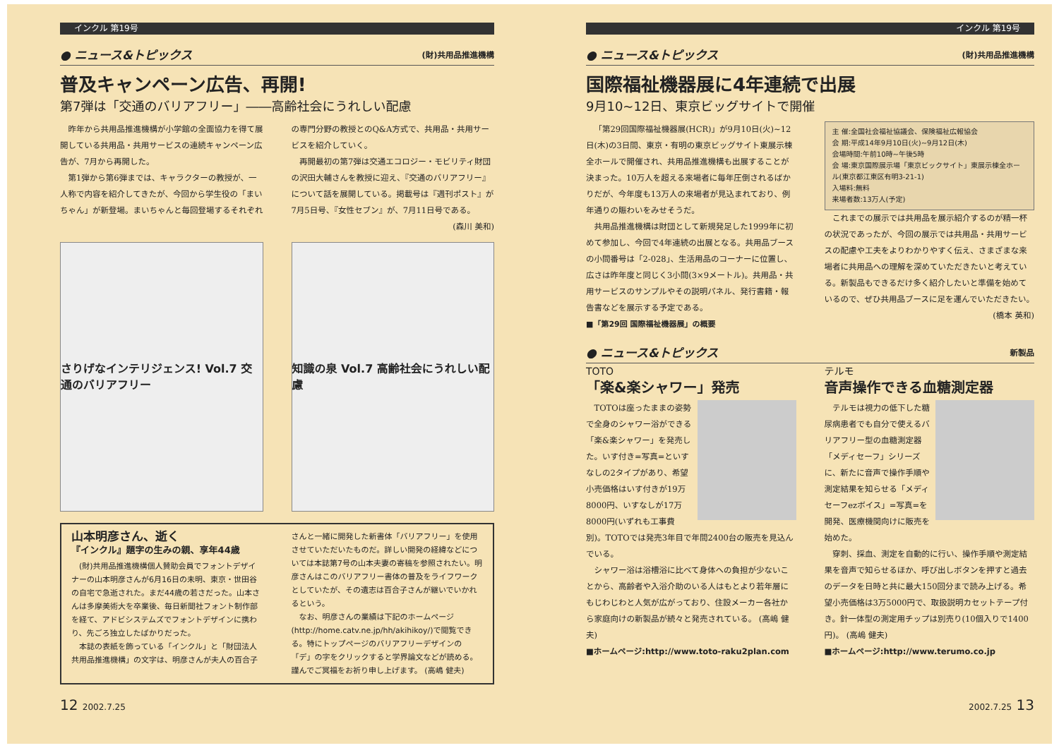インクル 第19号
● ニュース&トピックス (財)共用品推進機構
普及キャンペーン広告、再開!
第7弾は「交通のバリアフリー」――高齢社会にうれしい配慮
昨年から共用品推進機構が小学館の全面協力を得て展開している共用品・共用サービスの連続キャンペーン広告が、7月から再開した。
第1弾から第6弾までは、キャラクターの教授が、一人称で内容を紹介してきたが、今回から学生役の「まいちゃん」が新登場。まいちゃんと毎回登場するそれぞれの専門分野の教授とのQ&A方式で、共用品・共用サービスを紹介していく。
再開最初の第7弾は交通エコロジー・モビリティ財団の沢田大輔さんを教授に迎え、『交通のバリアフリー』について話を展開している。掲載号は『週刊ポスト』が7月5日号、『女性セブン』が、7月11日号である。
(森川 美和)
さりげなインテリジェンス! Vol.7 交通のバリアフリー
知識の泉 Vol.7 高齢社会にうれしい配慮
山本明彦さん、逝く
『インクル』題字の生みの親、享年44歳
(財)共用品推進機構個人賛助会員でフォントデザイナーの山本明彦さんが6月16日の未明、東京・世田谷の自宅で急逝された。まだ44歳の若さだった。山本さんは多摩美術大を卒業後、毎日新聞社フォント制作部を経て、アドビシステムズでフォントデザインに携わり、先ごろ独立したばかりだった。
本誌の表紙を飾っている「インクル」と「財団法人共用品推進機構」の文字は、明彦さんが夫人の百合子さんと一緒に開発した新書体「バリアフリー」を使用させていただいたものだ。詳しい開発の経緯などについては本誌第7号の山本夫妻の寄稿を参照されたい。明彦さんはこのバリアフリー書体の普及をライフワークとしていたが、その遺志は百合子さんが継いでいかれるという。
なお、明彦さんの業績は下記のホームページ(http://home.catv.ne.jp/hh/akihikoy/)で閲覧できる。特にトップページのバリアフリーデザインの「デ」の字をクリックすると学界論文などが読める。謹んでご冥福をお祈り申し上げます。 (高嶋 健夫)
12 2002.7.25
インクル 第19号
● ニュース&トピックス (財)共用品推進機構
国際福祉機器展に4年連続で出展
9月10~12日、東京ビッグサイトで開催
「第29回国際福祉機器展(HCR)」が9月10日(火)~12日(木)の3日間、東京・有明の東京ビッグサイト東展示棟全ホールで開催され、共用品推進機構も出展することが決まった。10万人を超える来場者に毎年圧倒されるばかりだが、今年度も13万人の来場者が見込まれており、例年通りの賑わいをみせそうだ。
共用品推進機構は財団として新規発足した1999年に初めて参加し、今回で4年連続の出展となる。共用品ブースの小間番号は「2-028」、生活用品のコーナーに位置し、広さは昨年度と同じく3小間(3×9メートル)。共用品・共用サービスのサンプルやその説明パネル、発行書籍・報告書などを展示する予定である。
■「第29回 国際福祉機器展」の概要
主 催:全国社会福祉協議会、保険福祉広報協会
会 期:平成14年9月10日(火)~9月12日(木)
会場時間:午前10時~午後5時
会 場:東京国際展示場「東京ビックサイト」東展示棟全ホール(東京都江東区有明3-21-1)
入場料:無料
来場者数:13万人(予定)
これまでの展示では共用品を展示紹介するのが精一杯の状況であったが、今回の展示では共用品・共用サービスの配慮や工夫をよりわかりやすく伝え、さまざまな来場者に共用品への理解を深めていただきたいと考えている。新製品もできるだけ多く紹介したいと準備を始めているので、ぜひ共用品ブースに足を運んでいただきたい。
(橋本 英和)
● ニュース&トピックス 新製品
TOTO
「楽&楽シャワー」発売
TOTOは座ったままの姿勢で全身のシャワー浴ができる「楽&楽シャワー」を発売した。いす付き=写真=といすなしの2タイプがあり、希望小売価格はいす付きが19万8000円、いすなしが17万8000円(いずれも工事費別)。TOTOでは発売3年目で年間2400台の販売を見込んでいる。
シャワー浴は浴槽浴に比べて身体への負担が少ないことから、高齢者や入浴介助のいる人はもとより若年層にもじわじわと人気が広がっており、住設メーカー各社から家庭向けの新製品が続々と発売されている。 (高嶋 健夫)
■ホームページ:http://www.toto-raku2plan.com
テルモ
音声操作できる血糖測定器
テルモは視力の低下した糖尿病患者でも自分で使えるバリアフリー型の血糖測定器「メディセーフ」シリーズに、新たに音声で操作手順や測定結果を知らせる「メディセーフezボイス」=写真=を開発、医療機関向けに販売を始めた。
穿刺、採血、測定を自動的に行い、操作手順や測定結果を音声で知らせるほか、呼び出しボタンを押すと過去のデータを日時と共に最大150回分まで読み上げる。希望小売価格は3万5000円で、取扱説明カセットテープ付き。針一体型の測定用チップは別売り(10個入りで1400円)。 (高嶋 健夫)
■ホームページ:http://www.terumo.co.jp
2002.7.25 13